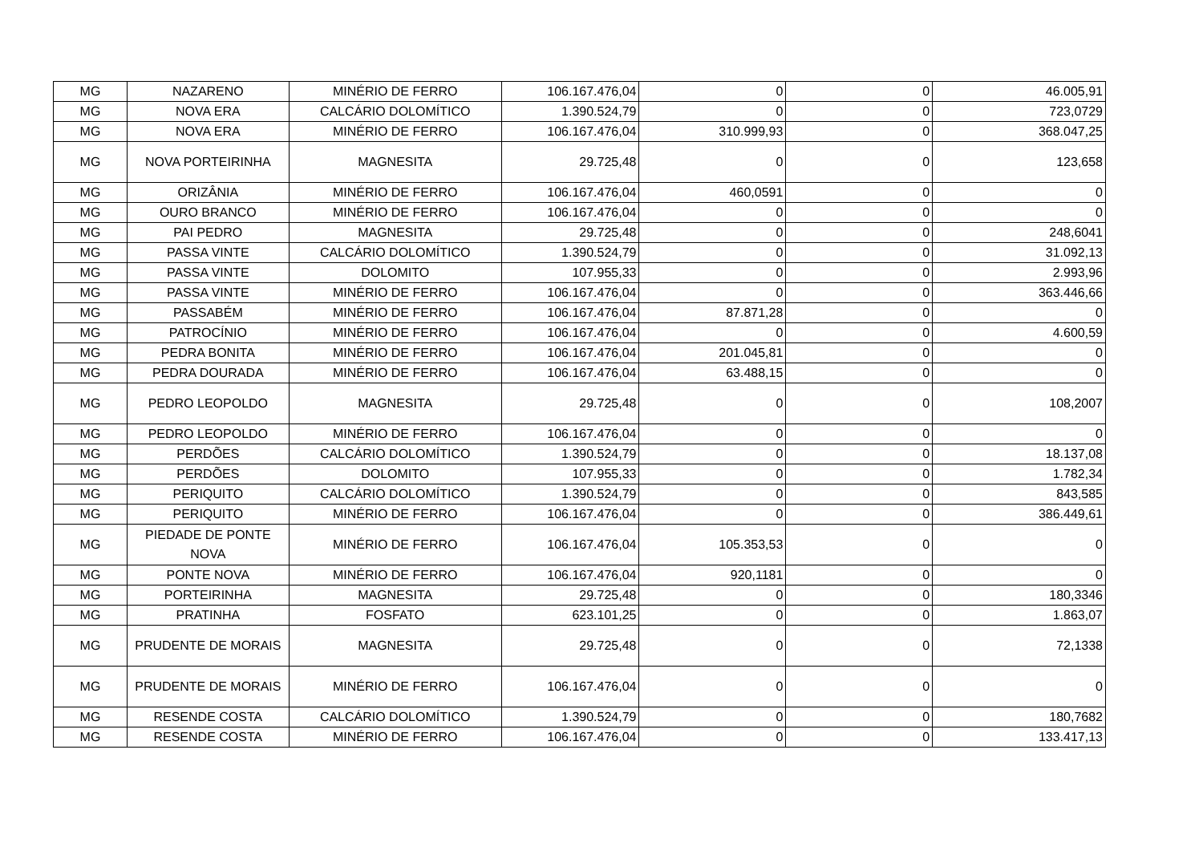| MG | NAZARENO | MINÉRIO DE FERRO | 106.167.476,04 | 0 | 0 | 46.005,91 |
| MG | NOVA ERA | CALCÁRIO DOLOMÍTICO | 1.390.524,79 | 0 | 0 | 723,0729 |
| MG | NOVA ERA | MINÉRIO DE FERRO | 106.167.476,04 | 310.999,93 | 0 | 368.047,25 |
| MG | NOVA PORTEIRINHA | MAGNESITA | 29.725,48 | 0 | 0 | 123,658 |
| MG | ORIZÂNIA | MINÉRIO DE FERRO | 106.167.476,04 | 460,0591 | 0 | 0 |
| MG | OURO BRANCO | MINÉRIO DE FERRO | 106.167.476,04 | 0 | 0 | 0 |
| MG | PAI PEDRO | MAGNESITA | 29.725,48 | 0 | 0 | 248,6041 |
| MG | PASSA VINTE | CALCÁRIO DOLOMÍTICO | 1.390.524,79 | 0 | 0 | 31.092,13 |
| MG | PASSA VINTE | DOLOMITO | 107.955,33 | 0 | 0 | 2.993,96 |
| MG | PASSA VINTE | MINÉRIO DE FERRO | 106.167.476,04 | 0 | 0 | 363.446,66 |
| MG | PASSABÉM | MINÉRIO DE FERRO | 106.167.476,04 | 87.871,28 | 0 | 0 |
| MG | PATROCÍNIO | MINÉRIO DE FERRO | 106.167.476,04 | 0 | 0 | 4.600,59 |
| MG | PEDRA BONITA | MINÉRIO DE FERRO | 106.167.476,04 | 201.045,81 | 0 | 0 |
| MG | PEDRA DOURADA | MINÉRIO DE FERRO | 106.167.476,04 | 63.488,15 | 0 | 0 |
| MG | PEDRO LEOPOLDO | MAGNESITA | 29.725,48 | 0 | 0 | 108,2007 |
| MG | PEDRO LEOPOLDO | MINÉRIO DE FERRO | 106.167.476,04 | 0 | 0 | 0 |
| MG | PERDÕES | CALCÁRIO DOLOMÍTICO | 1.390.524,79 | 0 | 0 | 18.137,08 |
| MG | PERDÕES | DOLOMITO | 107.955,33 | 0 | 0 | 1.782,34 |
| MG | PERIQUITO | CALCÁRIO DOLOMÍTICO | 1.390.524,79 | 0 | 0 | 843,585 |
| MG | PERIQUITO | MINÉRIO DE FERRO | 106.167.476,04 | 0 | 0 | 386.449,61 |
| MG | PIEDADE DE PONTE NOVA | MINÉRIO DE FERRO | 106.167.476,04 | 105.353,53 | 0 | 0 |
| MG | PONTE NOVA | MINÉRIO DE FERRO | 106.167.476,04 | 920,1181 | 0 | 0 |
| MG | PORTEIRINHA | MAGNESITA | 29.725,48 | 0 | 0 | 180,3346 |
| MG | PRATINHA | FOSFATO | 623.101,25 | 0 | 0 | 1.863,07 |
| MG | PRUDENTE DE MORAIS | MAGNESITA | 29.725,48 | 0 | 0 | 72,1338 |
| MG | PRUDENTE DE MORAIS | MINÉRIO DE FERRO | 106.167.476,04 | 0 | 0 | 0 |
| MG | RESENDE COSTA | CALCÁRIO DOLOMÍTICO | 1.390.524,79 | 0 | 0 | 180,7682 |
| MG | RESENDE COSTA | MINÉRIO DE FERRO | 106.167.476,04 | 0 | 0 | 133.417,13 |